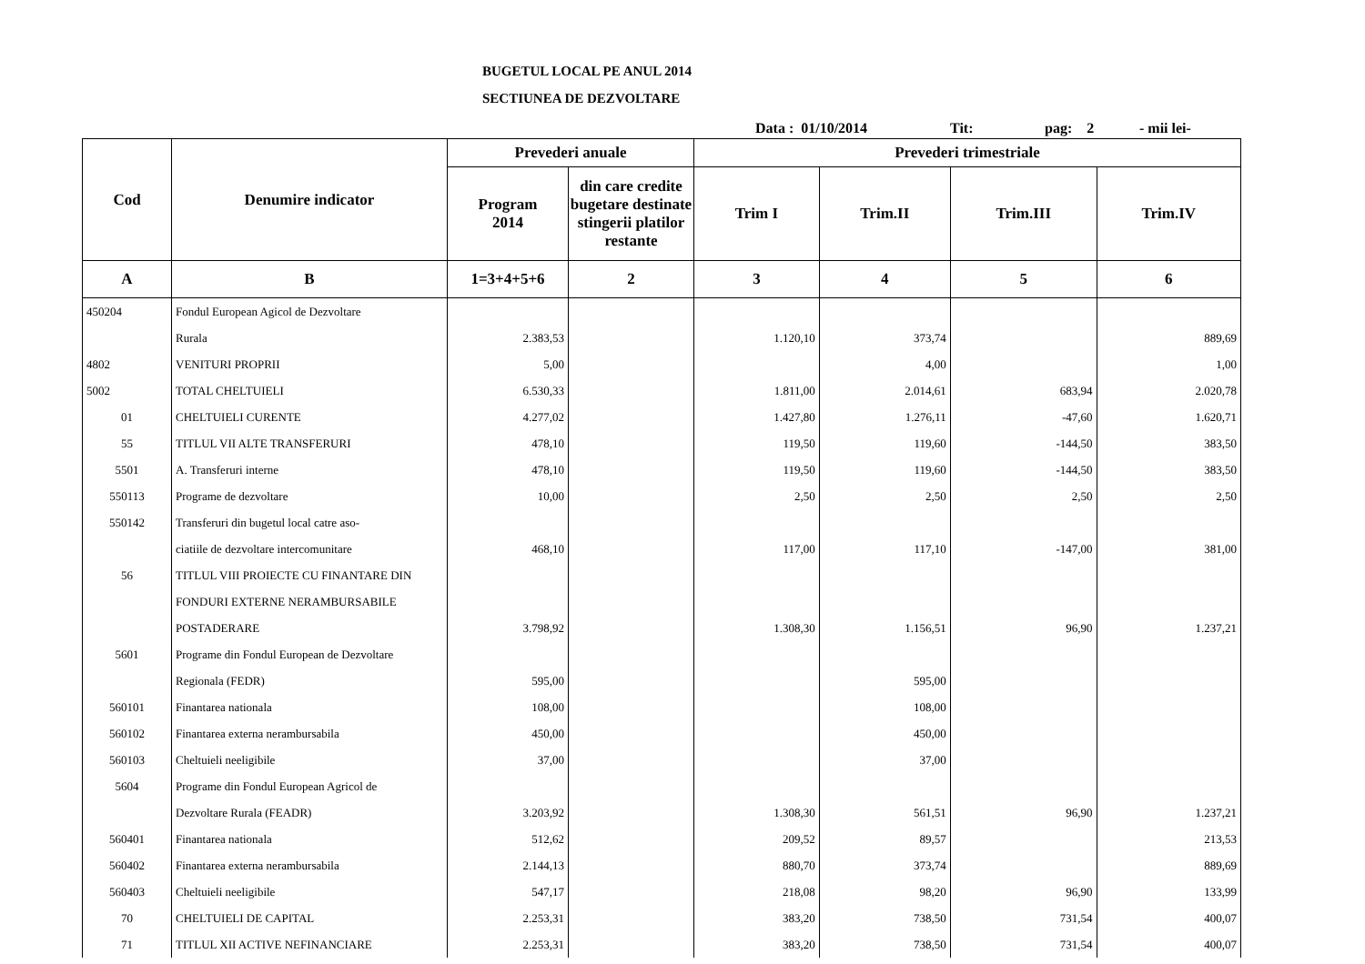BUGETUL LOCAL PE ANUL 2014
SECTIUNEA DE DEZVOLTARE
Data : 01/10/2014 Tit: pag: 2 - mii lei-
| Cod | Denumire indicator | Prevederi anuale | | Prevederi trimestriale | | | |
| --- | --- | --- | --- | --- | --- | --- | --- |
| | | Program 2014 | din care credite bugetare destinate stingerii platilor restante | Trim I | Trim.II | Trim.III | Trim.IV |
| A | B | 1=3+4+5+6 | 2 | 3 | 4 | 5 | 6 |
| 450204 | Fondul European Agicol de Dezvoltare | | | | | | |
| | Rurala | 2.383,53 | | 1.120,10 | 373,74 | | 889,69 |
| 4802 | VENITURI PROPRII | 5,00 | | | 4,00 | | 1,00 |
| 5002 | TOTAL CHELTUIELI | 6.530,33 | | 1.811,00 | 2.014,61 | 683,94 | 2.020,78 |
| 01 | CHELTUIELI CURENTE | 4.277,02 | | 1.427,80 | 1.276,11 | -47,60 | 1.620,71 |
| 55 | TITLUL VII ALTE TRANSFERURI | 478,10 | | 119,50 | 119,60 | -144,50 | 383,50 |
| 5501 | A. Transferuri interne | 478,10 | | 119,50 | 119,60 | -144,50 | 383,50 |
| 550113 | Programe de dezvoltare | 10,00 | | 2,50 | 2,50 | 2,50 | 2,50 |
| 550142 | Transferuri din bugetul local catre aso- | | | | | | |
| | ciatiile de dezvoltare intercomunitare | 468,10 | | 117,00 | 117,10 | -147,00 | 381,00 |
| 56 | TITLUL VIII PROIECTE CU FINANTARE DIN | | | | | | |
| | FONDURI EXTERNE NERAMBURSABILE | | | | | | |
| | POSTADERARE | 3.798,92 | | 1.308,30 | 1.156,51 | 96,90 | 1.237,21 |
| 5601 | Programe din Fondul European de Dezvoltare | | | | | | |
| | Regionala (FEDR) | 595,00 | | | 595,00 | | |
| 560101 | Finantarea nationala | 108,00 | | | 108,00 | | |
| 560102 | Finantarea externa nerambursabila | 450,00 | | | 450,00 | | |
| 560103 | Cheltuieli neeligibile | 37,00 | | | 37,00 | | |
| 5604 | Programe din Fondul European Agricol de | | | | | | |
| | Dezvoltare Rurala (FEADR) | 3.203,92 | | 1.308,30 | 561,51 | 96,90 | 1.237,21 |
| 560401 | Finantarea nationala | 512,62 | | 209,52 | 89,57 | | 213,53 |
| 560402 | Finantarea externa nerambursabila | 2.144,13 | | 880,70 | 373,74 | | 889,69 |
| 560403 | Cheltuieli neeligibile | 547,17 | | 218,08 | 98,20 | 96,90 | 133,99 |
| 70 | CHELTUIELI DE CAPITAL | 2.253,31 | | 383,20 | 738,50 | 731,54 | 400,07 |
| 71 | TITLUL XII ACTIVE NEFINANCIARE | 2.253,31 | | 383,20 | 738,50 | 731,54 | 400,07 |